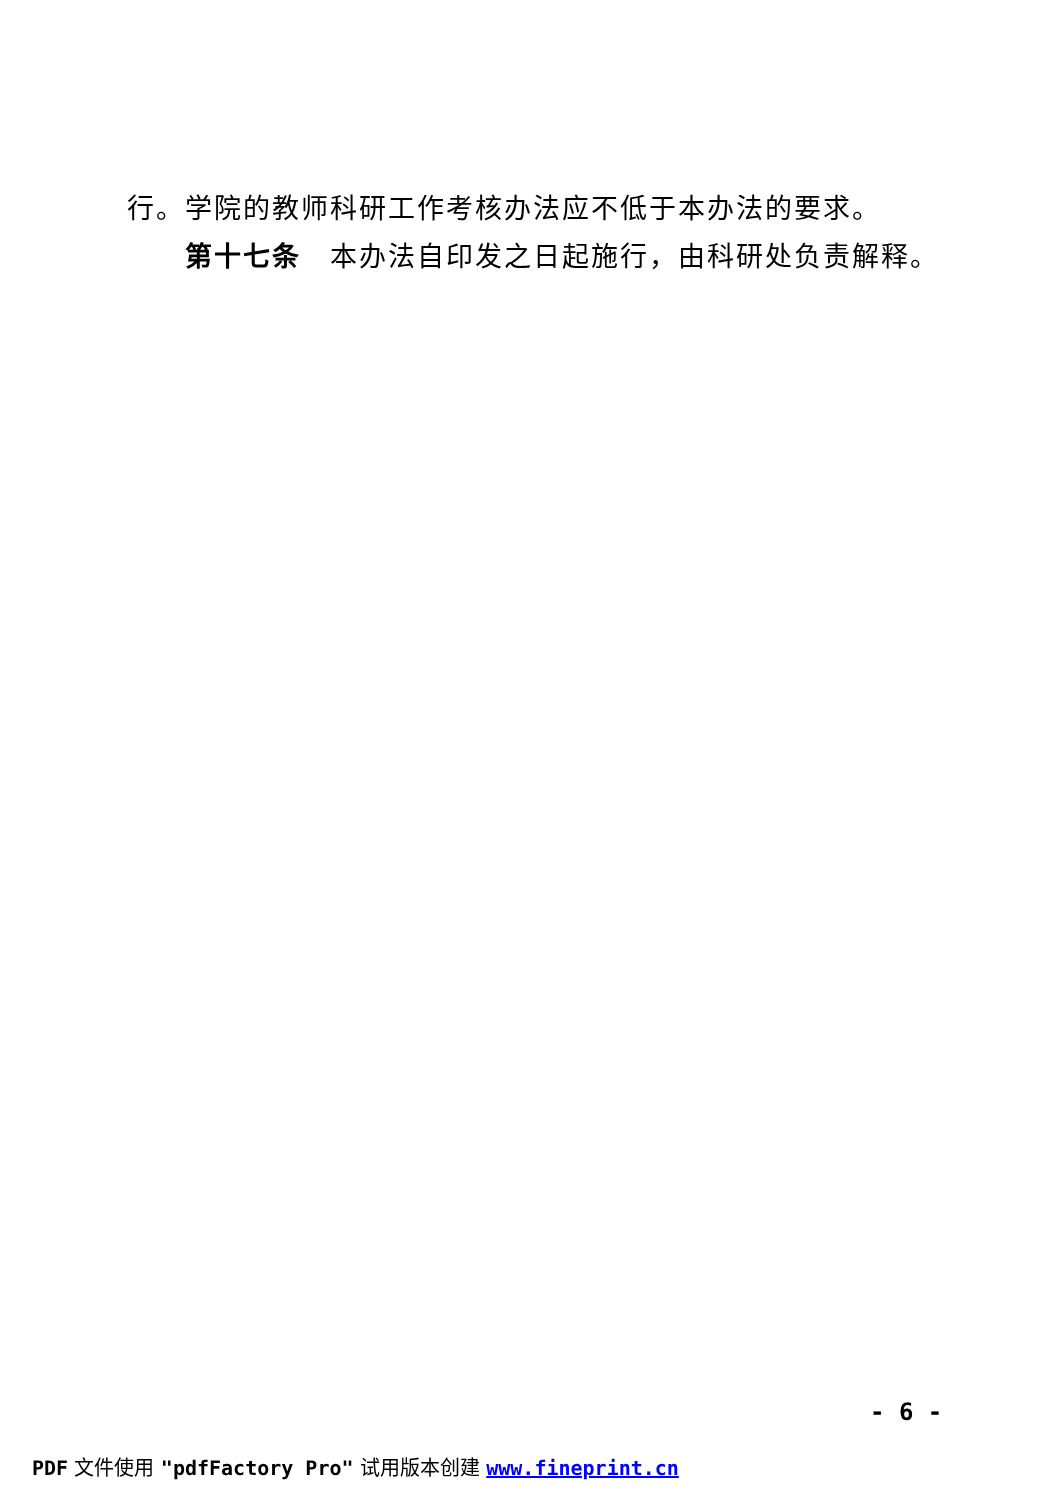行。学院的教师科研工作考核办法应不低于本办法的要求。
第十七条　本办法自印发之日起施行，由科研处负责解释。
- 6 -
PDF 文件使用 "pdfFactory Pro" 试用版本创建 www.fineprint.cn